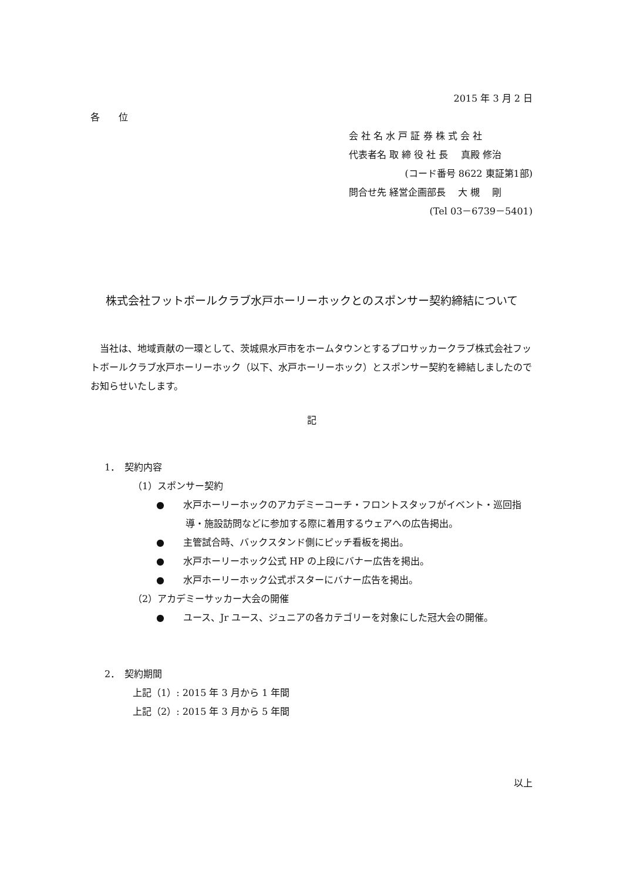2015 年 3 月 2 日
各　　位
会 社 名 水 戸 証 券 株 式 会 社
代表者名 取 締 役 社 長　 真殿 修治
(コード番号 8622 東証第1部)
問合せ先 経営企画部長　 大 槻　 剛
(Tel 03－6739－5401)
株式会社フットボールクラブ水戸ホーリーホックとのスポンサー契約締結について
当社は、地域貢献の一環として、茨城県水戸市をホームタウンとするプロサッカークラブ株式会社フットボールクラブ水戸ホーリーホック（以下、水戸ホーリーホック）とスポンサー契約を締結しましたのでお知らせいたします。
記
1．　契約内容
（1）スポンサー契約
●　　水戸ホーリーホックのアカデミーコーチ・フロントスタッフがイベント・巡回指導・施設訪問などに参加する際に着用するウェアへの広告掲出。
●　　主管試合時、バックスタンド側にピッチ看板を掲出。
●　　水戸ホーリーホック公式 HP の上段にバナー広告を掲出。
●　　水戸ホーリーホック公式ポスターにバナー広告を掲出。
（2）アカデミーサッカー大会の開催
●　　ユース、Jr ユース、ジュニアの各カテゴリーを対象にした冠大会の開催。
2．　契約期間
上記（1）: 2015 年 3 月から 1 年間
上記（2）: 2015 年 3 月から 5 年間
以上